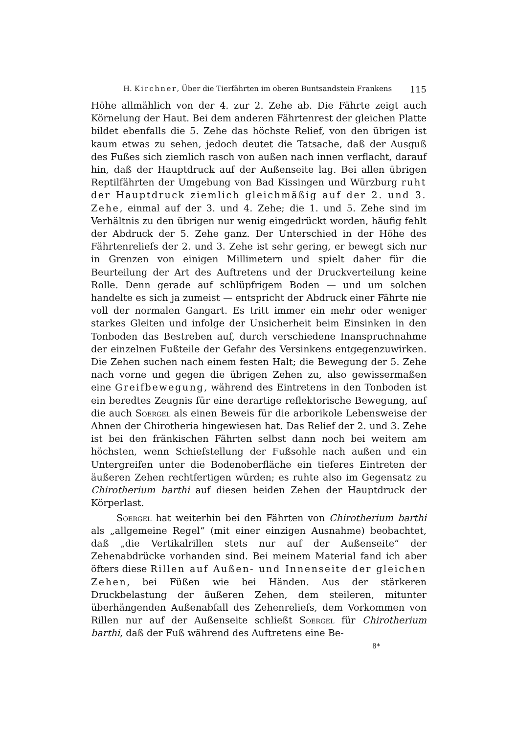H. Kirchner, Über die Tierfährten im oberen Buntsandstein Frankens 115
Höhe allmählich von der 4. zur 2. Zehe ab. Die Fährte zeigt auch Körnelung der Haut. Bei dem anderen Fährtenrest der gleichen Platte bildet ebenfalls die 5. Zehe das höchste Relief, von den übrigen ist kaum etwas zu sehen, jedoch deutet die Tatsache, daß der Ausguß des Fußes sich ziemlich rasch von außen nach innen verflacht, darauf hin, daß der Hauptdruck auf der Außenseite lag. Bei allen übrigen Reptilfährten der Umgebung von Bad Kissingen und Würzburg ruht der Hauptdruck ziemlich gleichmäßig auf der 2. und 3. Zehe, einmal auf der 3. und 4. Zehe; die 1. und 5. Zehe sind im Verhältnis zu den übrigen nur wenig eingedrückt worden, häufig fehlt der Abdruck der 5. Zehe ganz. Der Unterschied in der Höhe des Fährtenreliefs der 2. und 3. Zehe ist sehr gering, er bewegt sich nur in Grenzen von einigen Millimetern und spielt daher für die Beurteilung der Art des Auftretens und der Druckverteilung keine Rolle. Denn gerade auf schlüpfrigem Boden — und um solchen handelte es sich ja zumeist — entspricht der Abdruck einer Fährte nie voll der normalen Gangart. Es tritt immer ein mehr oder weniger starkes Gleiten und infolge der Unsicherheit beim Einsinken in den Tonboden das Bestreben auf, durch verschiedene Inanspruchnahme der einzelnen Fußteile der Gefahr des Versinkens entgegenzuwirken. Die Zehen suchen nach einem festen Halt; die Bewegung der 5. Zehe nach vorne und gegen die übrigen Zehen zu, also gewissermaßen eine Greifbewegung, während des Eintretens in den Tonboden ist ein beredtes Zeugnis für eine derartige reflektorische Bewegung, auf die auch Soergel als einen Beweis für die arborikole Lebensweise der Ahnen der Chirotheria hingewiesen hat. Das Relief der 2. und 3. Zehe ist bei den fränkischen Fährten selbst dann noch bei weitem am höchsten, wenn Schiefstellung der Fußsohle nach außen und ein Untergreifen unter die Bodenoberfläche ein tieferes Eintreten der äußeren Zehen rechtfertigen würden; es ruhte also im Gegensatz zu Chirotherium barthi auf diesen beiden Zehen der Hauptdruck der Körperlast.
Soergel hat weiterhin bei den Fährten von Chirotherium barthi als „allgemeine Regel“ (mit einer einzigen Ausnahme) beobachtet, daß „die Vertikalrillen stets nur auf der Außenseite“ der Zehenabdrücke vorhanden sind. Bei meinem Material fand ich aber öfters diese Rillen auf Außen- und Innenseite der gleichen Zehen, bei Füßen wie bei Händen. Aus der stärkeren Druckbelastung der äußeren Zehen, dem steileren, mitunter überhängenden Außenabfall des Zehenreliefs, dem Vorkommen von Rillen nur auf der Außenseite schließt Soergel für Chirotherium barthi, daß der Fuß während des Auftretens eine Be-
8*